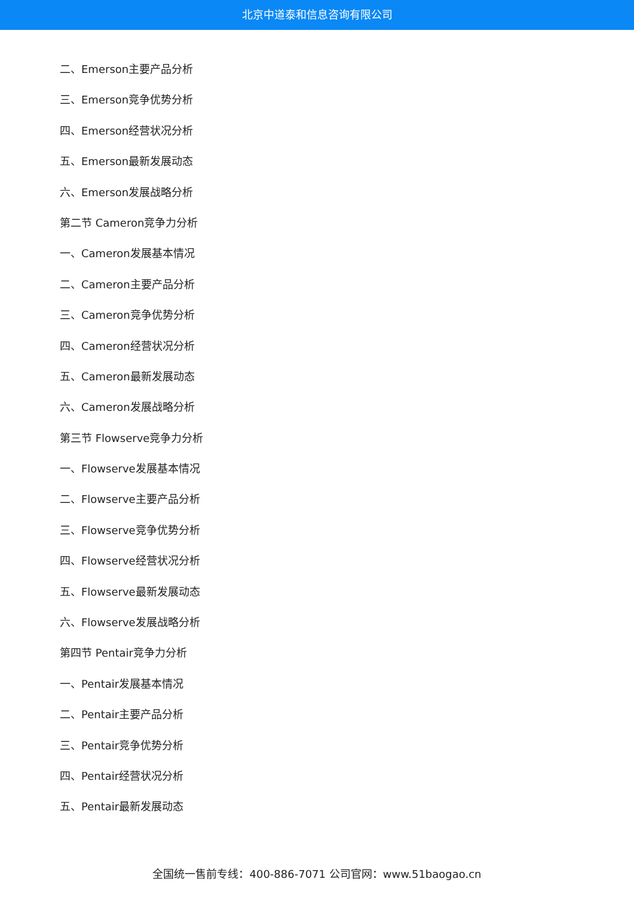北京中道泰和信息咨询有限公司
二、Emerson主要产品分析
三、Emerson竞争优势分析
四、Emerson经营状况分析
五、Emerson最新发展动态
六、Emerson发展战略分析
第二节 Cameron竞争力分析
一、Cameron发展基本情况
二、Cameron主要产品分析
三、Cameron竞争优势分析
四、Cameron经营状况分析
五、Cameron最新发展动态
六、Cameron发展战略分析
第三节 Flowserve竞争力分析
一、Flowserve发展基本情况
二、Flowserve主要产品分析
三、Flowserve竞争优势分析
四、Flowserve经营状况分析
五、Flowserve最新发展动态
六、Flowserve发展战略分析
第四节 Pentair竞争力分析
一、Pentair发展基本情况
二、Pentair主要产品分析
三、Pentair竞争优势分析
四、Pentair经营状况分析
五、Pentair最新发展动态
全国统一售前专线：400-886-7071 公司官网：www.51baogao.cn